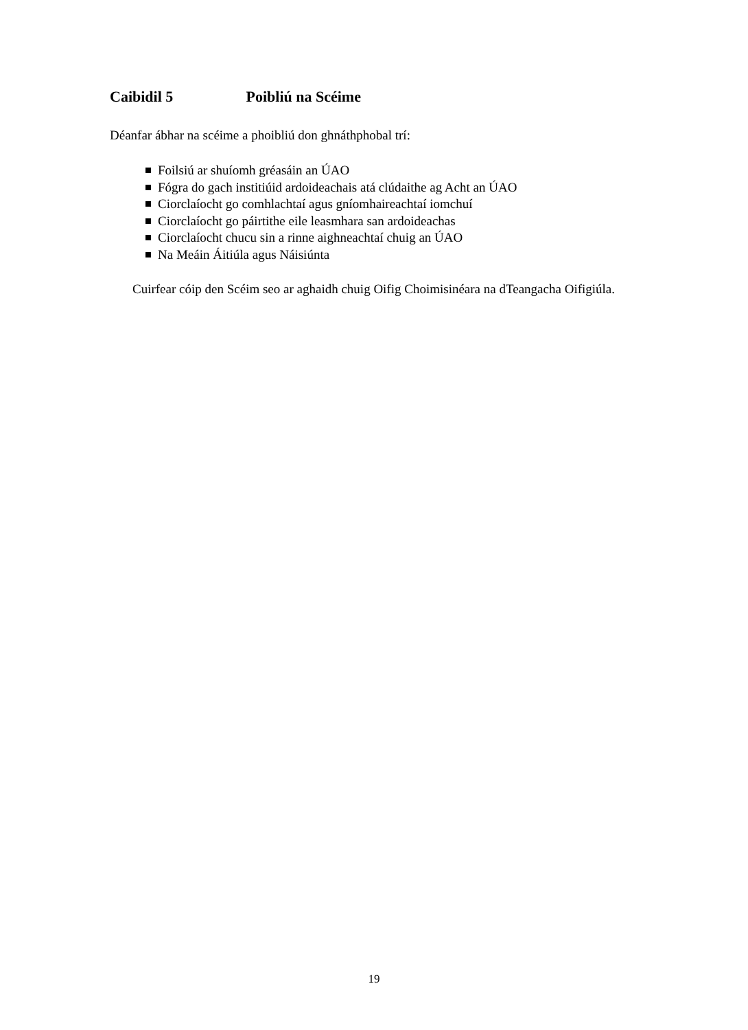Caibidil 5 Poibliú na Scéime
Déanfar ábhar na scéime a phoibliú don ghnáthphobal trí:
Foilsiú ar shuíomh gréasáin an ÚAO
Fógra do gach institiúid ardoideachais atá clúdaithe ag Acht an ÚAO
Ciorclaíocht go comhlachtaí agus gníomhaireachtaí iomchuí
Ciorclaíocht go páirtithe eile leasmhara san ardoideachas
Ciorclaíocht chucu sin a rinne aighneachtaí chuig an ÚAO
Na Meáin Áitiúla agus Náisiúnta
Cuirfear cóip den Scéim seo ar aghaidh chuig Oifig Choimisinéara na dTeangacha Oifigiúla.
19